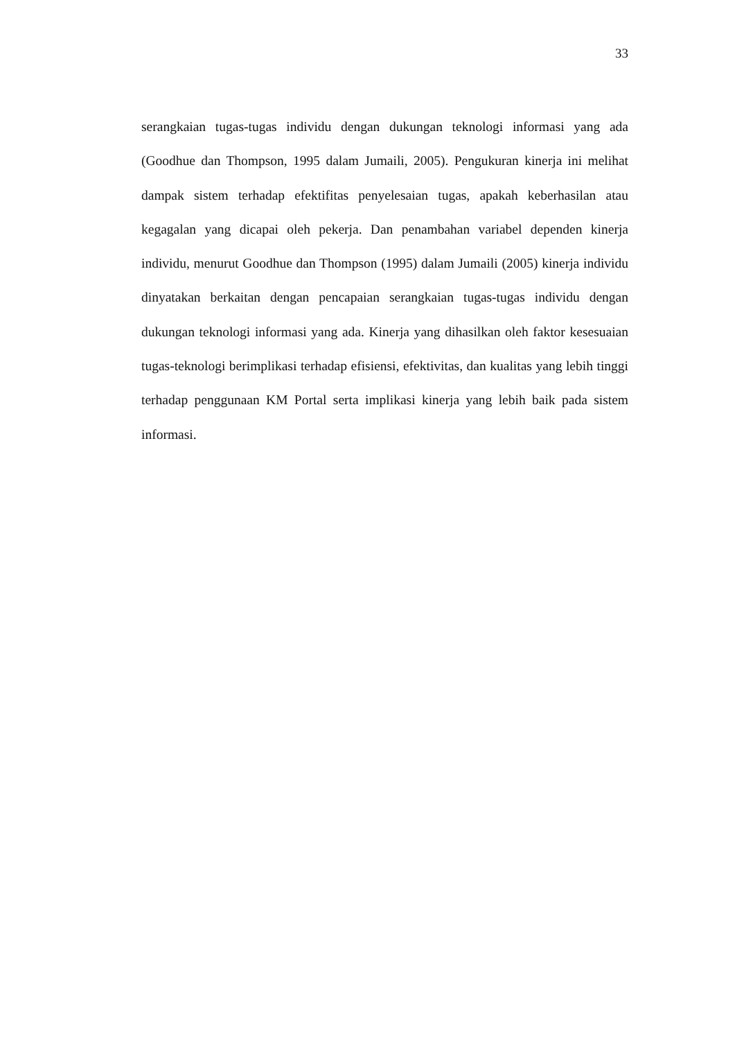33
serangkaian tugas-tugas individu dengan dukungan teknologi informasi yang ada (Goodhue dan Thompson, 1995 dalam Jumaili, 2005). Pengukuran kinerja ini melihat dampak sistem terhadap efektifitas penyelesaian tugas, apakah keberhasilan atau kegagalan yang dicapai oleh pekerja. Dan penambahan variabel dependen kinerja individu, menurut Goodhue dan Thompson (1995) dalam Jumaili (2005) kinerja individu dinyatakan berkaitan dengan pencapaian serangkaian tugas-tugas individu dengan dukungan teknologi informasi yang ada. Kinerja yang dihasilkan oleh faktor kesesuaian tugas-teknologi berimplikasi terhadap efisiensi, efektivitas, dan kualitas yang lebih tinggi terhadap penggunaan KM Portal serta implikasi kinerja yang lebih baik pada sistem informasi.